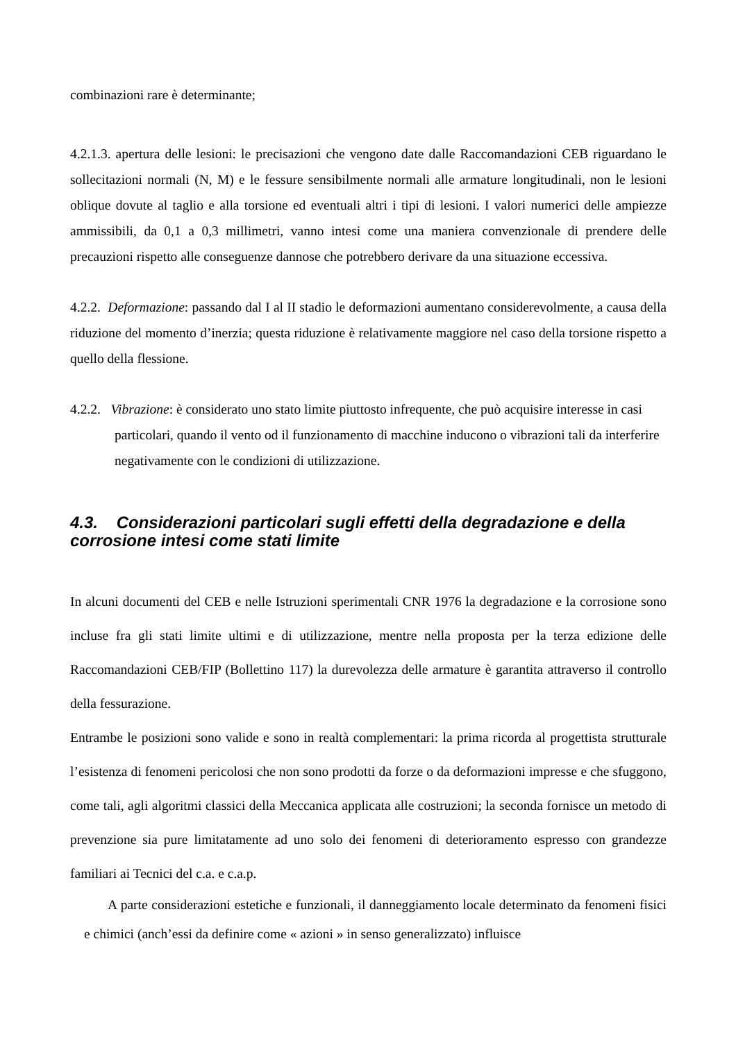combinazioni rare è determinante;
4.2.1.3. apertura delle lesioni: le precisazioni che vengono date dalle Raccomandazioni CEB riguardano le sollecitazioni normali (N, M) e le fessure sensibilmente normali alle armature longitudinali, non le lesioni oblique dovute al taglio e alla torsione ed eventuali altri i tipi di lesioni. I valori numerici delle ampiezze ammissibili, da 0,1 a 0,3 millimetri, vanno intesi come una maniera convenzionale di prendere delle precauzioni rispetto alle conseguenze dannose che potrebbero derivare da una situazione eccessiva.
4.2.2. Deformazione: passando dal I al II stadio le deformazioni aumentano considerevolmente, a causa della riduzione del momento d’inerzia; questa riduzione è relativamente maggiore nel caso della torsione rispetto a quello della flessione.
4.2.2. Vibrazione: è considerato uno stato limite piuttosto infrequente, che può acquisire interesse in casi particolari, quando il vento od il funzionamento di macchine inducono o vibrazioni tali da interferire negativamente con le condizioni di utilizzazione.
4.3. Considerazioni particolari sugli effetti della degradazione e della corrosione intesi come stati limite
In alcuni documenti del CEB e nelle Istruzioni sperimentali CNR 1976 la degradazione e la corrosione sono incluse fra gli stati limite ultimi e di utilizzazione, mentre nella proposta per la terza edizione delle Raccomandazioni CEB/FIP (Bollettino 117) la durevolezza delle armature è garantita attraverso il controllo della fessurazione.
Entrambe le posizioni sono valide e sono in realtà complementari: la prima ricorda al progettista strutturale l’esistenza di fenomeni pericolosi che non sono prodotti da forze o da deformazioni impresse e che sfuggono, come tali, agli algoritmi classici della Meccanica applicata alle costruzioni; la seconda fornisce un metodo di prevenzione sia pure limitatamente ad uno solo dei fenomeni di deterioramento espresso con grandezze familiari ai Tecnici del c.a. e c.a.p.
A parte considerazioni estetiche e funzionali, il danneggiamento locale determinato da fenomeni fisici e chimici (anch’essi da definire come « azioni » in senso generalizzato) influisce